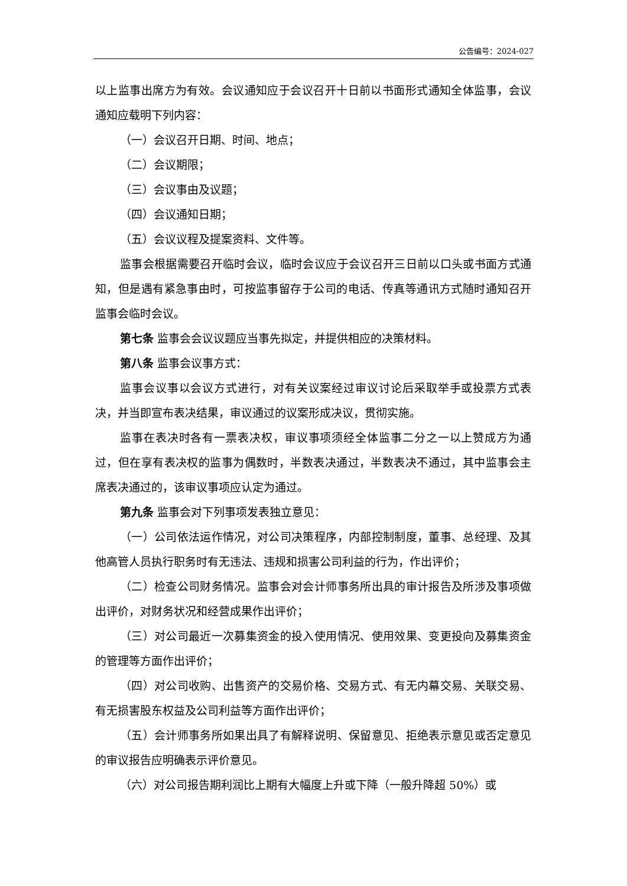公告编号：2024-027
以上监事出席方为有效。会议通知应于会议召开十日前以书面形式通知全体监事，会议通知应载明下列内容：
（一）会议召开日期、时间、地点；
（二）会议期限；
（三）会议事由及议题；
（四）会议通知日期；
（五）会议议程及提案资料、文件等。
监事会根据需要召开临时会议，临时会议应于会议召开三日前以口头或书面方式通知，但是遇有紧急事由时，可按监事留存于公司的电话、传真等通讯方式随时通知召开监事会临时会议。
第七条 监事会会议议题应当事先拟定，并提供相应的决策材料。
第八条 监事会议事方式：
监事会议事以会议方式进行，对有关议案经过审议讨论后采取举手或投票方式表决，并当即宣布表决结果，审议通过的议案形成决议，贯彻实施。
监事在表决时各有一票表决权，审议事项须经全体监事二分之一以上赞成方为通过，但在享有表决权的监事为偶数时，半数表决通过，半数表决不通过，其中监事会主席表决通过的，该审议事项应认定为通过。
第九条 监事会对下列事项发表独立意见：
（一）公司依法运作情况，对公司决策程序，内部控制制度，董事、总经理、及其他高管人员执行职务时有无违法、违规和损害公司利益的行为，作出评价；
（二）检查公司财务情况。监事会对会计师事务所出具的审计报告及所涉及事项做出评价，对财务状况和经营成果作出评价；
（三）对公司最近一次募集资金的投入使用情况、使用效果、变更投向及募集资金的管理等方面作出评价；
（四）对公司收购、出售资产的交易价格、交易方式、有无内幕交易、关联交易、有无损害股东权益及公司利益等方面作出评价；
（五）会计师事务所如果出具了有解释说明、保留意见、拒绝表示意见或否定意见的审议报告应明确表示评价意见。
（六）对公司报告期利润比上期有大幅度上升或下降（一般升降超 50%）或